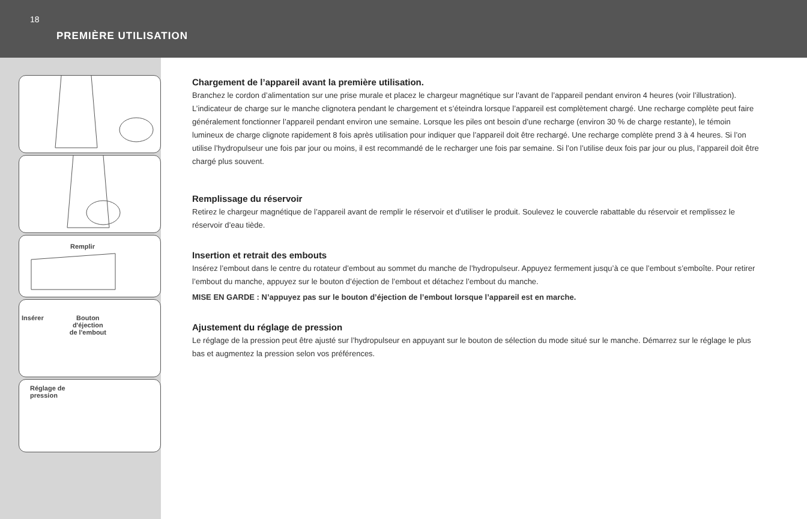18
PREMIÈRE UTILISATION
Remplir
Insérer Bouton
d'éjection
de l'embout
Réglage de
pression
Chargement de l’appareil avant la première utilisation.
Branchez le cordon d’alimentation sur une prise murale et placez le chargeur magnétique sur l’avant de l’appareil pendant environ 4 heures (voir l’illustration). L’indicateur de charge sur le manche clignotera pendant le chargement et s’éteindra lorsque l’appareil est complètement chargé. Une recharge complète peut faire généralement fonctionner l’appareil pendant environ une semaine. Lorsque les piles ont besoin d’une recharge (environ 30 % de charge restante), le témoin lumineux de charge clignote rapidement 8 fois après utilisation pour indiquer que l’appareil doit être rechargé. Une recharge complète prend 3 à 4 heures. Si l’on utilise l’hydropulseur une fois par jour ou moins, il est recommandé de le recharger une fois par semaine. Si l’on l’utilise deux fois par jour ou plus, l’appareil doit être chargé plus souvent.
Remplissage du réservoir
Retirez le chargeur magnétique de l’appareil avant de remplir le réservoir et d’utiliser le produit. Soulevez le couvercle rabattable du réservoir et remplissez le réservoir d’eau tiède.
Insertion et retrait des embouts
Insérez l’embout dans le centre du rotateur d’embout au sommet du manche de l’hydropulseur. Appuyez fermement jusqu’à ce que l’embout s’emboîte. Pour retirer l’embout du manche, appuyez sur le bouton d’éjection de l’embout et détachez l’embout du manche.
MISE EN GARDE : N’appuyez pas sur le bouton d’éjection de l’embout lorsque l’appareil est en marche.
Ajustement du réglage de pression
Le réglage de la pression peut être ajusté sur l’hydropulseur en appuyant sur le bouton de sélection du mode situé sur le manche. Démarrez sur le réglage le plus bas et augmentez la pression selon vos préférences.